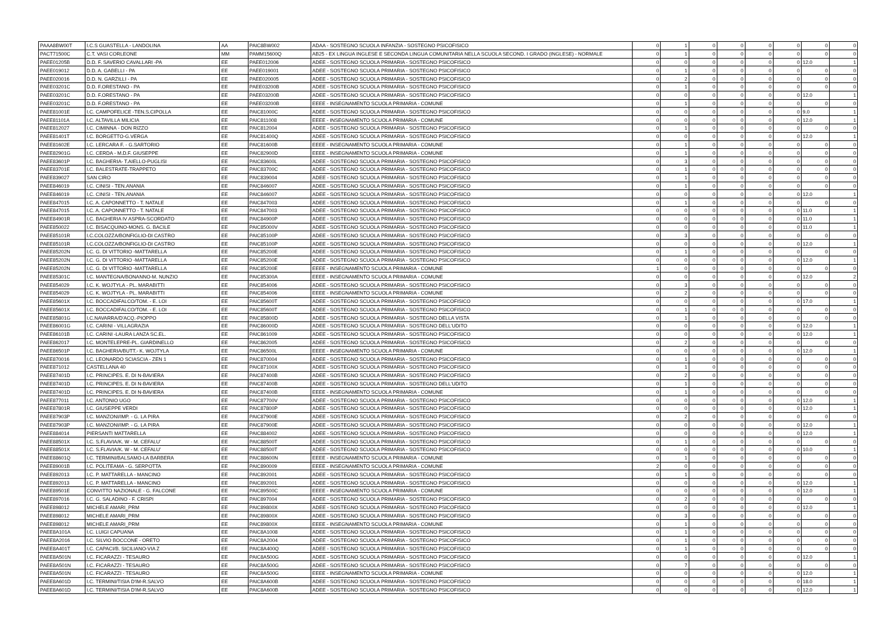| PAAA8BW00T | I.C.S GUASTELLA - LANDOLINA | AA | PAIC8BW002 | ADAA - SOSTEGNO SCUOLA INFANZIA - SOSTEGNO PSICOFISICO | 0 | 1 | 0 | 0 | 0 | 0 | 0 | 0 |
| PACT71500C | C.T. VASI CORLEONE | MM | PAMM15600Q | AB25 - EX LINGUA INGLESE E SECONDA LINGUA COMUNITARIA NELLA SCUOLA SECOND. I GRADO (INGLESE) - NORMALE | 0 | 1 | 0 | 0 | 0 | 0 | 0 | 0 |
| PAEE01205B | D.D. F. SAVERIO CAVALLARI -PA | EE | PAEE012006 | ADEE - SOSTEGNO SCUOLA PRIMARIA - SOSTEGNO PSICOFISICO | 0 | 0 | 0 | 0 | 0 | 0 | 12.0 | 1 |
| PAEE019012 | D.D. A. GABELLI - PA | EE | PAEE019001 | ADEE - SOSTEGNO SCUOLA PRIMARIA - SOSTEGNO PSICOFISICO | 0 | 1 | 0 | 0 | 0 | 0 | 0 | 0 |
| PAEE020016 | D.D. N. GARZILLI - PA | EE | PAEE020005 | ADEE - SOSTEGNO SCUOLA PRIMARIA - SOSTEGNO PSICOFISICO | 0 | 2 | 0 | 0 | 0 | 0 | 0 | 0 |
| PAEE03201C | D.D. F.ORESTANO - PA | EE | PAEE03200B | ADEE - SOSTEGNO SCUOLA PRIMARIA - SOSTEGNO PSICOFISICO | 0 | 1 | 0 | 0 | 0 | 0 | 0 | 0 |
| PAEE03201C | D.D. F.ORESTANO - PA | EE | PAEE03200B | ADEE - SOSTEGNO SCUOLA PRIMARIA - SOSTEGNO PSICOFISICO | 0 | 0 | 0 | 0 | 0 | 0 | 12.0 | 1 |
| PAEE03201C | D.D. F.ORESTANO - PA | EE | PAEE03200B | EEEE - INSEGNAMENTO SCUOLA PRIMARIA - COMUNE | 0 | 1 | 0 | 0 | 0 | 0 | 0 | 0 |
| PAEE81001E | I.C. CAMPOFELICE -TEN.S.CIPOLLA | EE | PAIC81000C | ADEE - SOSTEGNO SCUOLA PRIMARIA - SOSTEGNO PSICOFISICO | 0 | 0 | 0 | 0 | 0 | 0 | 9.0 | 1 |
| PAEE81101A | I.C. ALTAVILLA MILICIA | EE | PAIC811008 | EEEE - INSEGNAMENTO SCUOLA PRIMARIA - COMUNE | 0 | 0 | 0 | 0 | 0 | 0 | 12.0 | 1 |
| PAEE812027 | I.C. CIMINNA - DON RIZZO | EE | PAIC812004 | ADEE - SOSTEGNO SCUOLA PRIMARIA - SOSTEGNO PSICOFISICO | 0 | 1 | 0 | 0 | 0 | 0 | 0 | 0 |
| PAEE81401T | I.C. BORGETTO-G.VERGA | EE | PAIC81400Q | ADEE - SOSTEGNO SCUOLA PRIMARIA - SOSTEGNO PSICOFISICO | 0 | 0 | 0 | 0 | 0 | 0 | 12.0 | 1 |
| PAEE81602E | I.C. LERCARA F. - G.SARTORIO | EE | PAIC81600B | EEEE - INSEGNAMENTO SCUOLA PRIMARIA - COMUNE | 0 | 1 | 0 | 0 | 0 | 0 | 0 | 0 |
| PAEE82901G | I.C. CERDA - M.D.F. GIUSEPPE | EE | PAIC82900D | EEEE - INSEGNAMENTO SCUOLA PRIMARIA - COMUNE | 0 | 1 | 0 | 0 | 0 | 0 | 0 | 0 |
| PAEE83601P | I.C. BAGHERIA- T.AIELLO-PUGLISI | EE | PAIC83600L | ADEE - SOSTEGNO SCUOLA PRIMARIA - SOSTEGNO PSICOFISICO | 0 | 3 | 0 | 0 | 0 | 0 | 0 | 0 |
| PAEE83701E | I.C. BALESTRATE-TRAPPETO | EE | PAIC83700C | ADEE - SOSTEGNO SCUOLA PRIMARIA - SOSTEGNO PSICOFISICO | 0 | 1 | 0 | 0 | 0 | 0 | 0 | 0 |
| PAEE839027 | SAN CIRO | EE | PAIC839004 | ADEE - SOSTEGNO SCUOLA PRIMARIA - SOSTEGNO PSICOFISICO | 0 | 1 | 0 | 0 | 0 | 0 | 0 | 0 |
| PAEE846019 | I.C. CINISI - TEN.ANANIA | EE | PAIC846007 | ADEE - SOSTEGNO SCUOLA PRIMARIA - SOSTEGNO PSICOFISICO | 0 | 1 | 0 | 0 | 0 | 0 | 0 | 0 |
| PAEE846019 | I.C. CINISI - TEN.ANANIA | EE | PAIC846007 | ADEE - SOSTEGNO SCUOLA PRIMARIA - SOSTEGNO PSICOFISICO | 0 | 0 | 0 | 0 | 0 | 0 | 12.0 | 1 |
| PAEE847015 | I.C. A. CAPONNETTO - T. NATALE | EE | PAIC847003 | ADEE - SOSTEGNO SCUOLA PRIMARIA - SOSTEGNO PSICOFISICO | 0 | 1 | 0 | 0 | 0 | 0 | 0 | 0 |
| PAEE847015 | I.C. A. CAPONNETTO - T. NATALE | EE | PAIC847003 | ADEE - SOSTEGNO SCUOLA PRIMARIA - SOSTEGNO PSICOFISICO | 0 | 0 | 0 | 0 | 0 | 0 | 11.0 | 1 |
| PAEE84901R | I.C. BAGHERIA IV ASPRA-SCORDATO | EE | PAIC84900P | ADEE - SOSTEGNO SCUOLA PRIMARIA - SOSTEGNO PSICOFISICO | 0 | 0 | 0 | 0 | 0 | 0 | 11.0 | 1 |
| PAEE850022 | I.C. BISACQUINO-MONS. G. BACILE | EE | PAIC85000V | ADEE - SOSTEGNO SCUOLA PRIMARIA - SOSTEGNO PSICOFISICO | 0 | 0 | 0 | 0 | 0 | 0 | 11.0 | 1 |
| PAEE85101R | I.C.COLOZZA/BONFIGLIO-DI CASTRO | EE | PAIC85100P | ADEE - SOSTEGNO SCUOLA PRIMARIA - SOSTEGNO PSICOFISICO | 0 | 3 | 0 | 0 | 0 | 0 | 0 | 0 |
| PAEE85101R | I.C.COLOZZA/BONFIGLIO-DI CASTRO | EE | PAIC85100P | ADEE - SOSTEGNO SCUOLA PRIMARIA - SOSTEGNO PSICOFISICO | 0 | 0 | 0 | 0 | 0 | 0 | 12.0 | 1 |
| PAEE85202N | I.C. G. DI VITTORIO -MATTARELLA | EE | PAIC85200E | ADEE - SOSTEGNO SCUOLA PRIMARIA - SOSTEGNO PSICOFISICO | 0 | 1 | 0 | 0 | 0 | 0 | 0 | 0 |
| PAEE85202N | I.C. G. DI VITTORIO -MATTARELLA | EE | PAIC85200E | ADEE - SOSTEGNO SCUOLA PRIMARIA - SOSTEGNO PSICOFISICO | 0 | 0 | 0 | 0 | 0 | 0 | 12.0 | 1 |
| PAEE85202N | I.C. G. DI VITTORIO -MATTARELLA | EE | PAIC85200E | EEEE - INSEGNAMENTO SCUOLA PRIMARIA - COMUNE | 1 | 0 | 0 | 0 | 0 | 0 | 0 | 0 |
| PAEE85301C | I.C. MANTEGNA/BONANNO-M. NUNZIO | EE | PAIC85300A | EEEE - INSEGNAMENTO SCUOLA PRIMARIA - COMUNE | 0 | 0 | 0 | 0 | 0 | 0 | 12.0 | 2 |
| PAEE854029 | I.C. K. WOJTYLA - PL. MARABITTI | EE | PAIC854006 | ADEE - SOSTEGNO SCUOLA PRIMARIA - SOSTEGNO PSICOFISICO | 0 | 3 | 0 | 0 | 0 | 0 | 0 | 0 |
| PAEE854029 | I.C. K. WOJTYLA - PL. MARABITTI | EE | PAIC854006 | EEEE - INSEGNAMENTO SCUOLA PRIMARIA - COMUNE | 0 | 2 | 0 | 0 | 0 | 0 | 0 | 0 |
| PAEE85601X | I.C. BOCCADIFALCO/TOM. - E. LOI | EE | PAIC85600T | ADEE - SOSTEGNO SCUOLA PRIMARIA - SOSTEGNO PSICOFISICO | 0 | 0 | 0 | 0 | 0 | 0 | 17.0 | 1 |
| PAEE85601X | I.C. BOCCADIFALCO/TOM. - E. LOI | EE | PAIC85600T | ADEE - SOSTEGNO SCUOLA PRIMARIA - SOSTEGNO PSICOFISICO | 0 | 1 | 0 | 0 | 0 | 0 | 0 | 0 |
| PAEE85801G | I.C.NAVARRA/D'ACQ.-PIOPPO | EE | PAIC85800D | ADEE - SOSTEGNO SCUOLA PRIMARIA - SOSTEGNO DELLA VISTA | 0 | 1 | 0 | 0 | 0 | 0 | 0 | 0 |
| PAEE86001G | I.C. CARINI - VILLAGRAZIA | EE | PAIC86000D | ADEE - SOSTEGNO SCUOLA PRIMARIA - SOSTEGNO DELL'UDITO | 0 | 0 | 0 | 0 | 0 | 0 | 12.0 | 1 |
| PAEE86101B | I.C. CARINI -LAURA LANZA SC.EL. | EE | PAIC861009 | ADEE - SOSTEGNO SCUOLA PRIMARIA - SOSTEGNO PSICOFISICO | 0 | 0 | 0 | 0 | 0 | 0 | 12.0 | 1 |
| PAEE862017 | I.C. MONTELEPRE-PL. GIARDINELLO | EE | PAIC862005 | ADEE - SOSTEGNO SCUOLA PRIMARIA - SOSTEGNO PSICOFISICO | 0 | 2 | 0 | 0 | 0 | 0 | 0 | 0 |
| PAEE86501P | I.C. BAGHERIA/BUTT.- K. WOJTYLA | EE | PAIC86500L | EEEE - INSEGNAMENTO SCUOLA PRIMARIA - COMUNE | 0 | 0 | 0 | 0 | 0 | 0 | 12.0 | 1 |
| PAEE870016 | I.C. LEONARDO SCIASCIA - ZEN 1 | EE | PAIC870004 | ADEE - SOSTEGNO SCUOLA PRIMARIA - SOSTEGNO PSICOFISICO | 0 | 1 | 0 | 0 | 0 | 0 | 0 | 0 |
| PAEE871012 | CASTELLANA 40 | EE | PAIC87100X | ADEE - SOSTEGNO SCUOLA PRIMARIA - SOSTEGNO PSICOFISICO | 0 | 1 | 0 | 0 | 0 | 0 | 0 | 0 |
| PAEE87401D | I.C. PRINCIPES. E. DI N-BAVIERA | EE | PAIC87400B | ADEE - SOSTEGNO SCUOLA PRIMARIA - SOSTEGNO PSICOFISICO | 0 | 2 | 0 | 0 | 0 | 0 | 0 | 0 |
| PAEE87401D | I.C. PRINCIPES. E. DI N-BAVIERA | EE | PAIC87400B | ADEE - SOSTEGNO SCUOLA PRIMARIA - SOSTEGNO DELL'UDITO | 0 | 1 | 0 | 0 | 0 | 0 | 0 | 0 |
| PAEE87401D | I.C. PRINCIPES. E. DI N-BAVIERA | EE | PAIC87400B | EEEE - INSEGNAMENTO SCUOLA PRIMARIA - COMUNE | 0 | 1 | 0 | 0 | 0 | 0 | 0 | 0 |
| PAEE877011 | I.C. ANTONIO UGO | EE | PAIC87700V | ADEE - SOSTEGNO SCUOLA PRIMARIA - SOSTEGNO PSICOFISICO | 0 | 0 | 0 | 0 | 0 | 0 | 12.0 | 1 |
| PAEE87801R | I.C. GIUSEPPE VERDI | EE | PAIC87800P | ADEE - SOSTEGNO SCUOLA PRIMARIA - SOSTEGNO PSICOFISICO | 0 | 0 | 0 | 0 | 0 | 0 | 12.0 | 1 |
| PAEE87903P | I.C. MANZONI/IMP. - G. LA PIRA | EE | PAIC87900E | ADEE - SOSTEGNO SCUOLA PRIMARIA - SOSTEGNO PSICOFISICO | 0 | 2 | 0 | 0 | 0 | 0 | 0 | 0 |
| PAEE87903P | I.C. MANZONI/IMP. - G. LA PIRA | EE | PAIC87900E | ADEE - SOSTEGNO SCUOLA PRIMARIA - SOSTEGNO PSICOFISICO | 0 | 0 | 0 | 0 | 0 | 0 | 12.0 | 1 |
| PAEE884014 | PIERSANTI MATTARELLA | EE | PAIC884002 | ADEE - SOSTEGNO SCUOLA PRIMARIA - SOSTEGNO PSICOFISICO | 0 | 0 | 0 | 0 | 0 | 0 | 12.0 | 1 |
| PAEE88501X | I.C. S.FLAVIA/K. W - M. CEFALU' | EE | PAIC88500T | ADEE - SOSTEGNO SCUOLA PRIMARIA - SOSTEGNO PSICOFISICO | 0 | 1 | 0 | 0 | 0 | 0 | 0 | 0 |
| PAEE88501X | I.C. S.FLAVIA/K. W - M. CEFALU' | EE | PAIC88500T | ADEE - SOSTEGNO SCUOLA PRIMARIA - SOSTEGNO PSICOFISICO | 0 | 0 | 0 | 0 | 0 | 0 | 10.0 | 1 |
| PAEE88601Q | I.C. TERMINI/BALSAMO-LA BARBERA | EE | PAIC88600N | EEEE - INSEGNAMENTO SCUOLA PRIMARIA - COMUNE | 0 | 1 | 0 | 0 | 0 | 0 | 0 | 0 |
| PAEE89001B | I.C. POLITEAMA - G. SERPOTTA | EE | PAIC890009 | EEEE - INSEGNAMENTO SCUOLA PRIMARIA - COMUNE | 2 | 0 | 0 | 0 | 0 | 0 | 0 | 0 |
| PAEE892013 | I.C. P. MATTARELLA - MANCINO | EE | PAIC892001 | ADEE - SOSTEGNO SCUOLA PRIMARIA - SOSTEGNO PSICOFISICO | 0 | 1 | 0 | 0 | 0 | 0 | 0 | 0 |
| PAEE892013 | I.C. P. MATTARELLA - MANCINO | EE | PAIC892001 | ADEE - SOSTEGNO SCUOLA PRIMARIA - SOSTEGNO PSICOFISICO | 0 | 0 | 0 | 0 | 0 | 0 | 12.0 | 1 |
| PAEE89501E | CONVITTO NAZIONALE - G. FALCONE | EE | PAIC89500C | EEEE - INSEGNAMENTO SCUOLA PRIMARIA - COMUNE | 0 | 0 | 0 | 0 | 0 | 0 | 12.0 | 1 |
| PAEE897016 | I.C. G. SALADINO - F. CRISPI | EE | PAIC897004 | ADEE - SOSTEGNO SCUOLA PRIMARIA - SOSTEGNO PSICOFISICO | 0 | 2 | 0 | 0 | 0 | 0 | 0 | 0 |
| PAEE898012 | MICHELE AMARI_PRM | EE | PAIC89800X | ADEE - SOSTEGNO SCUOLA PRIMARIA - SOSTEGNO PSICOFISICO | 0 | 0 | 0 | 0 | 0 | 0 | 12.0 | 1 |
| PAEE898012 | MICHELE AMARI_PRM | EE | PAIC89800X | ADEE - SOSTEGNO SCUOLA PRIMARIA - SOSTEGNO PSICOFISICO | 0 | 3 | 0 | 0 | 0 | 0 | 0 | 0 |
| PAEE898012 | MICHELE AMARI_PRM | EE | PAIC89800X | EEEE - INSEGNAMENTO SCUOLA PRIMARIA - COMUNE | 0 | 1 | 0 | 0 | 0 | 0 | 0 | 0 |
| PAEE8A101A | I.C. LUIGI CAPUANA | EE | PAIC8A1008 | ADEE - SOSTEGNO SCUOLA PRIMARIA - SOSTEGNO PSICOFISICO | 0 | 1 | 0 | 0 | 0 | 0 | 0 | 0 |
| PAEE8A2016 | I.C. SILVIO BOCCONE - ORETO | EE | PAIC8A2004 | ADEE - SOSTEGNO SCUOLA PRIMARIA - SOSTEGNO PSICOFISICO | 0 | 1 | 0 | 0 | 0 | 0 | 0 | 0 |
| PAEE8A401T | I.C. CAPACI/B. SICILIANO-VIA Z | EE | PAIC8A400Q | ADEE - SOSTEGNO SCUOLA PRIMARIA - SOSTEGNO PSICOFISICO | 0 | 1 | 0 | 0 | 0 | 0 | 0 | 0 |
| PAEE8A501N | I.C. FICARAZZI - TESAURO | EE | PAIC8A500G | ADEE - SOSTEGNO SCUOLA PRIMARIA - SOSTEGNO PSICOFISICO | 0 | 0 | 0 | 0 | 0 | 0 | 12.0 | 1 |
| PAEE8A501N | I.C. FICARAZZI - TESAURO | EE | PAIC8A500G | ADEE - SOSTEGNO SCUOLA PRIMARIA - SOSTEGNO PSICOFISICO | 0 | 7 | 0 | 0 | 0 | 0 | 0 | 0 |
| PAEE8A501N | I.C. FICARAZZI - TESAURO | EE | PAIC8A500G | EEEE - INSEGNAMENTO SCUOLA PRIMARIA - COMUNE | 0 | 0 | 0 | 0 | 0 | 0 | 12.0 | 1 |
| PAEE8A601D | I.C. TERMINI/TISIA D'IM-R.SALVO | EE | PAIC8A600B | ADEE - SOSTEGNO SCUOLA PRIMARIA - SOSTEGNO PSICOFISICO | 0 | 0 | 0 | 0 | 0 | 0 | 18.0 | 1 |
| PAEE8A601D | I.C. TERMINI/TISIA D'IM-R.SALVO | EE | PAIC8A600B | ADEE - SOSTEGNO SCUOLA PRIMARIA - SOSTEGNO PSICOFISICO | 0 | 0 | 0 | 0 | 0 | 0 | 12.0 | 1 |